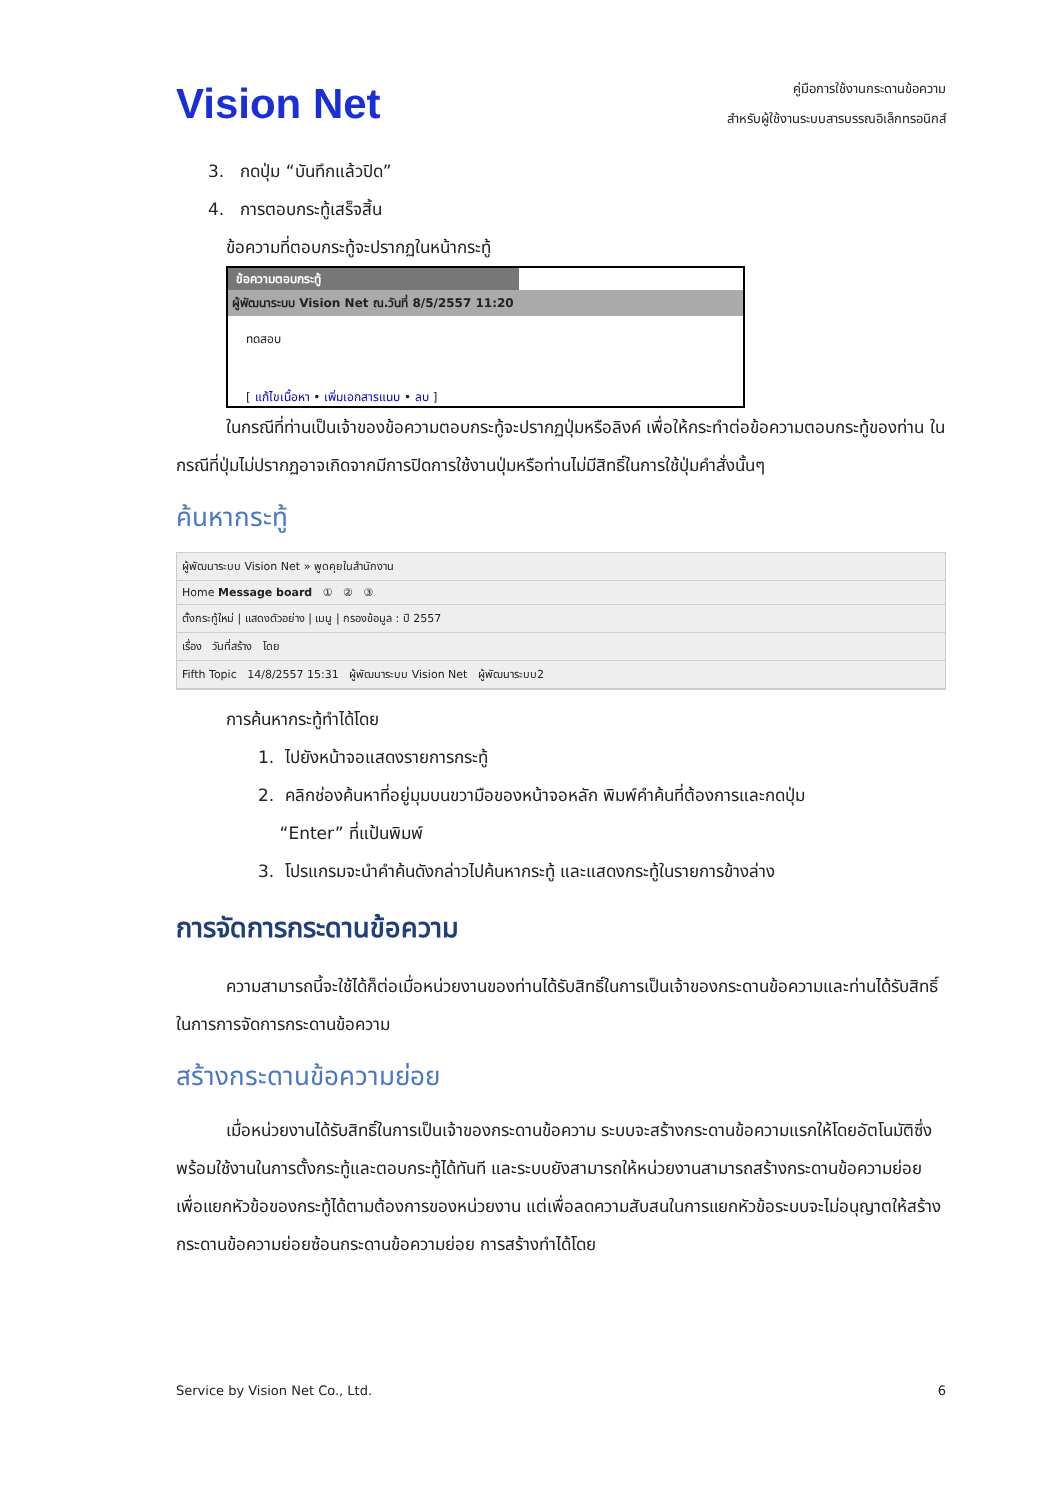Vision Net
คู่มือการใช้งานกระดานข้อความ
สำหรับผู้ใช้งานระบบสารบรรณอิเล็กทรอนิกส์
3. กดปุ่ม “บันทึกแล้วปิด”
4. การตอบกระทู้เสร็จสิ้น
ข้อความที่ตอบกระทู้จะปรากฏในหน้ากระทู้
ข้อความตอบกระทู้
ผู้พัฒนาระบบ Vision Net ณ.วันที่ 8/5/2557 11:20
ทดสอบ
[ แก้ไขเนื้อหา • เพิ่มเอกสารแนบ • ลบ ]
ในกรณีที่ท่านเป็นเจ้าของข้อความตอบกระทู้จะปรากฏปุ่มหรือลิงค์ เพื่อให้กระทำต่อข้อความตอบกระทู้ของท่าน ในกรณีที่ปุ่มไม่ปรากฏอาจเกิดจากมีการปิดการใช้งานปุ่มหรือท่านไม่มีสิทธิ์ในการใช้ปุ่มคำสั่งนั้นๆ
ค้นหากระทู้
ผู้พัฒนาระบบ Vision Net » พูดคุยในสำนักงาน
Home Message board ① ② ③
ตั้งกระทู้ใหม่ | แสดงตัวอย่าง | เมนู | กรองข้อมูล : ปี 2557
เรื่อง วันที่สร้าง โดย
Fifth Topic 14/8/2557 15:31 ผู้พัฒนาระบบ Vision Net ผู้พัฒนาระบบ2
การค้นหากระทู้ทำได้โดย
1. ไปยังหน้าจอแสดงรายการกระทู้
2. คลิกช่องค้นหาที่อยู่มุมบนขวามือของหน้าจอหลัก พิมพ์คำค้นที่ต้องการและกดปุ่ม
“Enter” ที่แป้นพิมพ์
3. โปรแกรมจะนำคำค้นดังกล่าวไปค้นหากระทู้ และแสดงกระทู้ในรายการข้างล่าง
การจัดการกระดานข้อความ
ความสามารถนี้จะใช้ได้ก็ต่อเมื่อหน่วยงานของท่านได้รับสิทธิ์ในการเป็นเจ้าของกระดานข้อความและท่านได้รับสิทธิ์ในการการจัดการกระดานข้อความ
สร้างกระดานข้อความย่อย
เมื่อหน่วยงานได้รับสิทธิ์ในการเป็นเจ้าของกระดานข้อความ ระบบจะสร้างกระดานข้อความแรกให้โดยอัตโนมัติซึ่งพร้อมใช้งานในการตั้งกระทู้และตอบกระทู้ได้ทันที และระบบยังสามารถให้หน่วยงานสามารถสร้างกระดานข้อความย่อย เพื่อแยกหัวข้อของกระทู้ได้ตามต้องการของหน่วยงาน แต่เพื่อลดความสับสนในการแยกหัวข้อระบบจะไม่อนุญาตให้สร้างกระดานข้อความย่อยซ้อนกระดานข้อความย่อย การสร้างทำได้โดย
Service by Vision Net Co., Ltd. 6